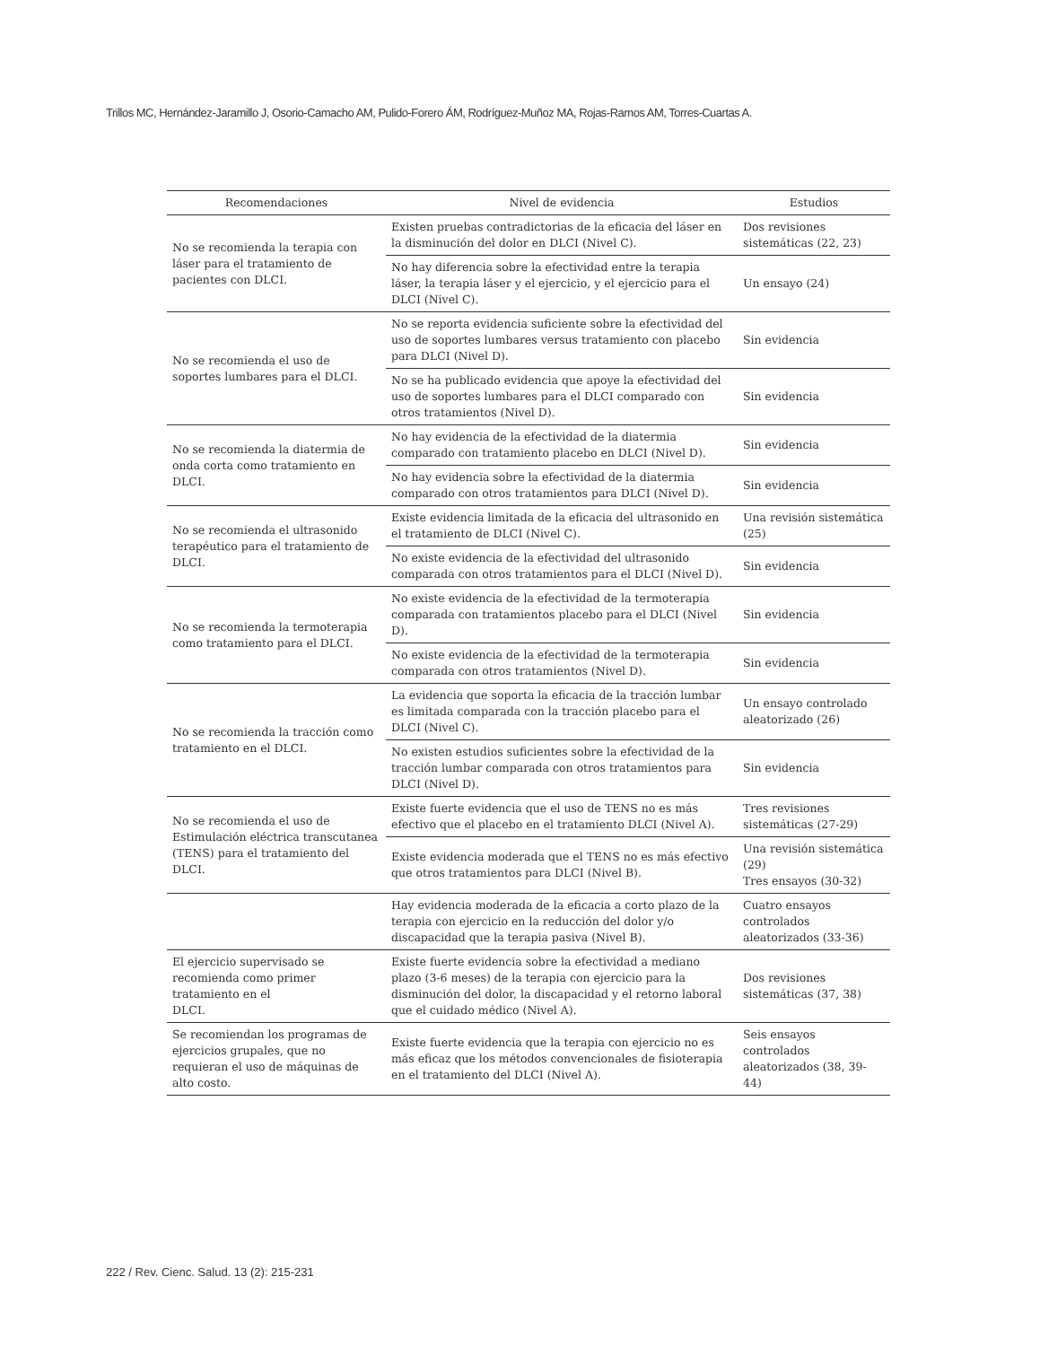Trillos MC, Hernández-Jaramillo J, Osorio-Camacho AM, Pulido-Forero ÁM, Rodríguez-Muñoz MA, Rojas-Ramos AM, Torres-Cuartas A.
| Recomendaciones | Nivel de evidencia | Estudios |
| --- | --- | --- |
| No se recomienda la terapia con láser para el tratamiento de pacientes con DLCI. | Existen pruebas contradictorias de la eficacia del láser en la disminución del dolor en DLCI (Nivel C). | Dos revisiones sistemáticas (22, 23) |
| | No hay diferencia sobre la efectividad entre la terapia láser, la terapia láser y el ejercicio, y el ejercicio para el DLCI (Nivel C). | Un ensayo (24) |
| No se recomienda el uso de soportes lumbares para el DLCI. | No se reporta evidencia suficiente sobre la efectividad del uso de soportes lumbares versus tratamiento con placebo para DLCI (Nivel D). | Sin evidencia |
| | No se ha publicado evidencia que apoye la efectividad del uso de soportes lumbares para el DLCI comparado con otros tratamientos (Nivel D). | Sin evidencia |
| No se recomienda la diatermia de onda corta como tratamiento en DLCI. | No hay evidencia de la efectividad de la diatermia comparado con tratamiento placebo en DLCI (Nivel D). | Sin evidencia |
| | No hay evidencia sobre la efectividad de la diatermia comparado con otros tratamientos para DLCI (Nivel D). | Sin evidencia |
| No se recomienda el ultrasonido terapéutico para el tratamiento de DLCI. | Existe evidencia limitada de la eficacia del ultrasonido en el tratamiento de DLCI (Nivel C). | Una revisión sistemática (25) |
| | No existe evidencia de la efectividad del ultrasonido comparada con otros tratamientos para el DLCI (Nivel D). | Sin evidencia |
| No se recomienda la termoterapia como tratamiento para el DLCI. | No existe evidencia de la efectividad de la termoterapia comparada con tratamientos placebo para el DLCI (Nivel D). | Sin evidencia |
| | No existe evidencia de la efectividad de la termoterapia comparada con otros tratamientos (Nivel D). | Sin evidencia |
| No se recomienda la tracción como tratamiento en el DLCI. | La evidencia que soporta la eficacia de la tracción lumbar es limitada comparada con la tracción placebo para el DLCI (Nivel C). | Un ensayo controlado aleatorizado (26) |
| | No existen estudios suficientes sobre la efectividad de la tracción lumbar comparada con otros tratamientos para DLCI (Nivel D). | Sin evidencia |
| No se recomienda el uso de Estimulación eléctrica transcutanea (TENS) para el tratamiento del DLCI. | Existe fuerte evidencia que el uso de TENS no es más efectivo que el placebo en el tratamiento DLCI (Nivel A). | Tres revisiones sistemáticas (27-29) |
| | Existe evidencia moderada que el TENS no es más efectivo que otros tratamientos para DLCI (Nivel B). | Una revisión sistemática (29) Tres ensayos (30-32) |
| | Hay evidencia moderada de la eficacia a corto plazo de la terapia con ejercicio en la reducción del dolor y/o discapacidad que la terapia pasiva (Nivel B). | Cuatro ensayos controlados aleatorizados (33-36) |
| El ejercicio supervisado se recomienda como primer tratamiento en el DLCI. | Existe fuerte evidencia sobre la efectividad a mediano plazo (3-6 meses) de la terapia con ejercicio para la disminución del dolor, la discapacidad y el retorno laboral que el cuidado médico (Nivel A). | Dos revisiones sistemáticas (37, 38) |
| Se recomiendan los programas de ejercicios grupales, que no requieran el uso de máquinas de alto costo. | Existe fuerte evidencia que la terapia con ejercicio no es más eficaz que los métodos convencionales de fisioterapia en el tratamiento del DLCI (Nivel A). | Seis ensayos controlados aleatorizados (38, 39-44) |
222 / Rev. Cienc. Salud. 13 (2): 215-231